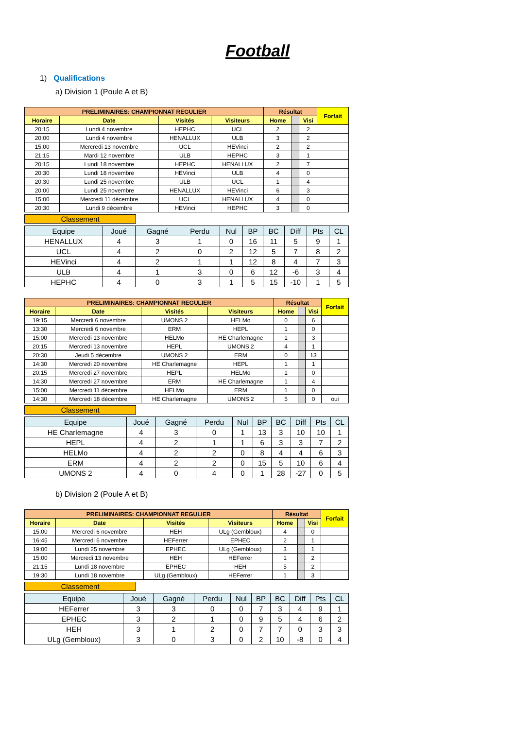Football
1) Qualifications
a) Division 1 (Poule A et B)
| PRELIMINAIRES: CHAMPIONNAT REGULIER | | | | Résultat | | | Forfait |
| Horaire | Date | Visités | Visiteurs | Home | | Visi | |
| 20:15 | Lundi 4 novembre | HEPHC | UCL | 2 | | 2 | |
| 20:00 | Lundi 4 novembre | HENALLUX | ULB | 3 | | 2 | |
| 15:00 | Mercredi 13 novembre | UCL | HEVinci | 2 | | 2 | |
| 21:15 | Mardi 12 novembre | ULB | HEPHC | 3 | | 1 | |
| 20:15 | Lundi 18 novembre | HEPHC | HENALLUX | 2 | | 7 | |
| 20:30 | Lundi 18 novembre | HEVinci | ULB | 4 | | 0 | |
| 20:30 | Lundi 25 novembre | ULB | UCL | 1 | | 4 | |
| 20:00 | Lundi 25 novembre | HENALLUX | HEVinci | 6 | | 3 | |
| 15:00 | Mercredi 11 décembre | UCL | HENALLUX | 4 | | 0 | |
| 20:30 | Lundi 9 décembre | HEVinci | HEPHC | 3 | | 0 | |
Classement
| Equipe | Joué | Gagné | Perdu | Nul | BP | BC | Diff | Pts | CL |
| --- | --- | --- | --- | --- | --- | --- | --- | --- | --- |
| HENALLUX | 4 | 3 | 1 | 0 | 16 | 11 | 5 | 9 | 1 |
| UCL | 4 | 2 | 0 | 2 | 12 | 5 | 7 | 8 | 2 |
| HEVinci | 4 | 2 | 1 | 1 | 12 | 8 | 4 | 7 | 3 |
| ULB | 4 | 1 | 3 | 0 | 6 | 12 | -6 | 3 | 4 |
| HEPHC | 4 | 0 | 3 | 1 | 5 | 15 | -10 | 1 | 5 |
| PRELIMINAIRES: CHAMPIONNAT REGULIER | | | | Résultat | | | Forfait |
| Horaire | Date | Visités | Visiteurs | Home | | Visi | |
| 19:15 | Mercredi 6 novembre | UMONS 2 | HELMo | 0 | | 6 | |
| 13:30 | Mercredi 6 novembre | ERM | HEPL | 1 | | 0 | |
| 15:00 | Mercredi 13 novembre | HELMo | HE Charlemagne | 1 | | 3 | |
| 20:15 | Mercredi 13 novembre | HEPL | UMONS 2 | 4 | | 1 | |
| 20:30 | Jeudi 5 décembre | UMONS 2 | ERM | 0 | | 13 | |
| 14:30 | Mercredi 20 novembre | HE Charlemagne | HEPL | 1 | | 1 | |
| 20:15 | Mercredi 27 novembre | HEPL | HELMo | 1 | | 0 | |
| 14:30 | Mercredi 27 novembre | ERM | HE Charlemagne | 1 | | 4 | |
| 15:00 | Mercredi 11 décembre | HELMo | ERM | 1 | | 0 | |
| 14:30 | Mercredi 18 décembre | HE Charlemagne | UMONS 2 | 5 | | 0 | oui |
Classement
| Equipe | Joué | Gagné | Perdu | Nul | BP | BC | Diff | Pts | CL |
| --- | --- | --- | --- | --- | --- | --- | --- | --- | --- |
| HE Charlemagne | 4 | 3 | 0 | 1 | 13 | 3 | 10 | 10 | 1 |
| HEPL | 4 | 2 | 1 | 1 | 6 | 3 | 3 | 7 | 2 |
| HELMo | 4 | 2 | 2 | 0 | 8 | 4 | 4 | 6 | 3 |
| ERM | 4 | 2 | 2 | 0 | 15 | 5 | 10 | 6 | 4 |
| UMONS 2 | 4 | 0 | 4 | 0 | 1 | 28 | -27 | 0 | 5 |
b) Division 2 (Poule A et B)
| PRELIMINAIRES: CHAMPIONNAT REGULIER | | | | Résultat | | | Forfait |
| Horaire | Date | Visités | Visiteurs | Home | | Visi | |
| 15:00 | Mercredi 6 novembre | HEH | ULg (Gembloux) | 4 | | 0 | |
| 16:45 | Mercredi 6 novembre | HEFerrer | EPHEC | 2 | | 1 | |
| 19:00 | Lundi 25 novembre | EPHEC | ULg (Gembloux) | 3 | | 1 | |
| 15:00 | Mercredi 13 novembre | HEH | HEFerrer | 1 | | 2 | |
| 21:15 | Lundi 18 novembre | EPHEC | HEH | 5 | | 2 | |
| 19:30 | Lundi 18 novembre | ULg (Gembloux) | HEFerrer | 1 | | 3 | |
Classement
| Equipe | Joué | Gagné | Perdu | Nul | BP | BC | Diff | Pts | CL |
| --- | --- | --- | --- | --- | --- | --- | --- | --- | --- |
| HEFerrer | 3 | 3 | 0 | 0 | 7 | 3 | 4 | 9 | 1 |
| EPHEC | 3 | 2 | 1 | 0 | 9 | 5 | 4 | 6 | 2 |
| HEH | 3 | 1 | 2 | 0 | 7 | 7 | 0 | 3 | 3 |
| ULg (Gembloux) | 3 | 0 | 3 | 0 | 2 | 10 | -8 | 0 | 4 |